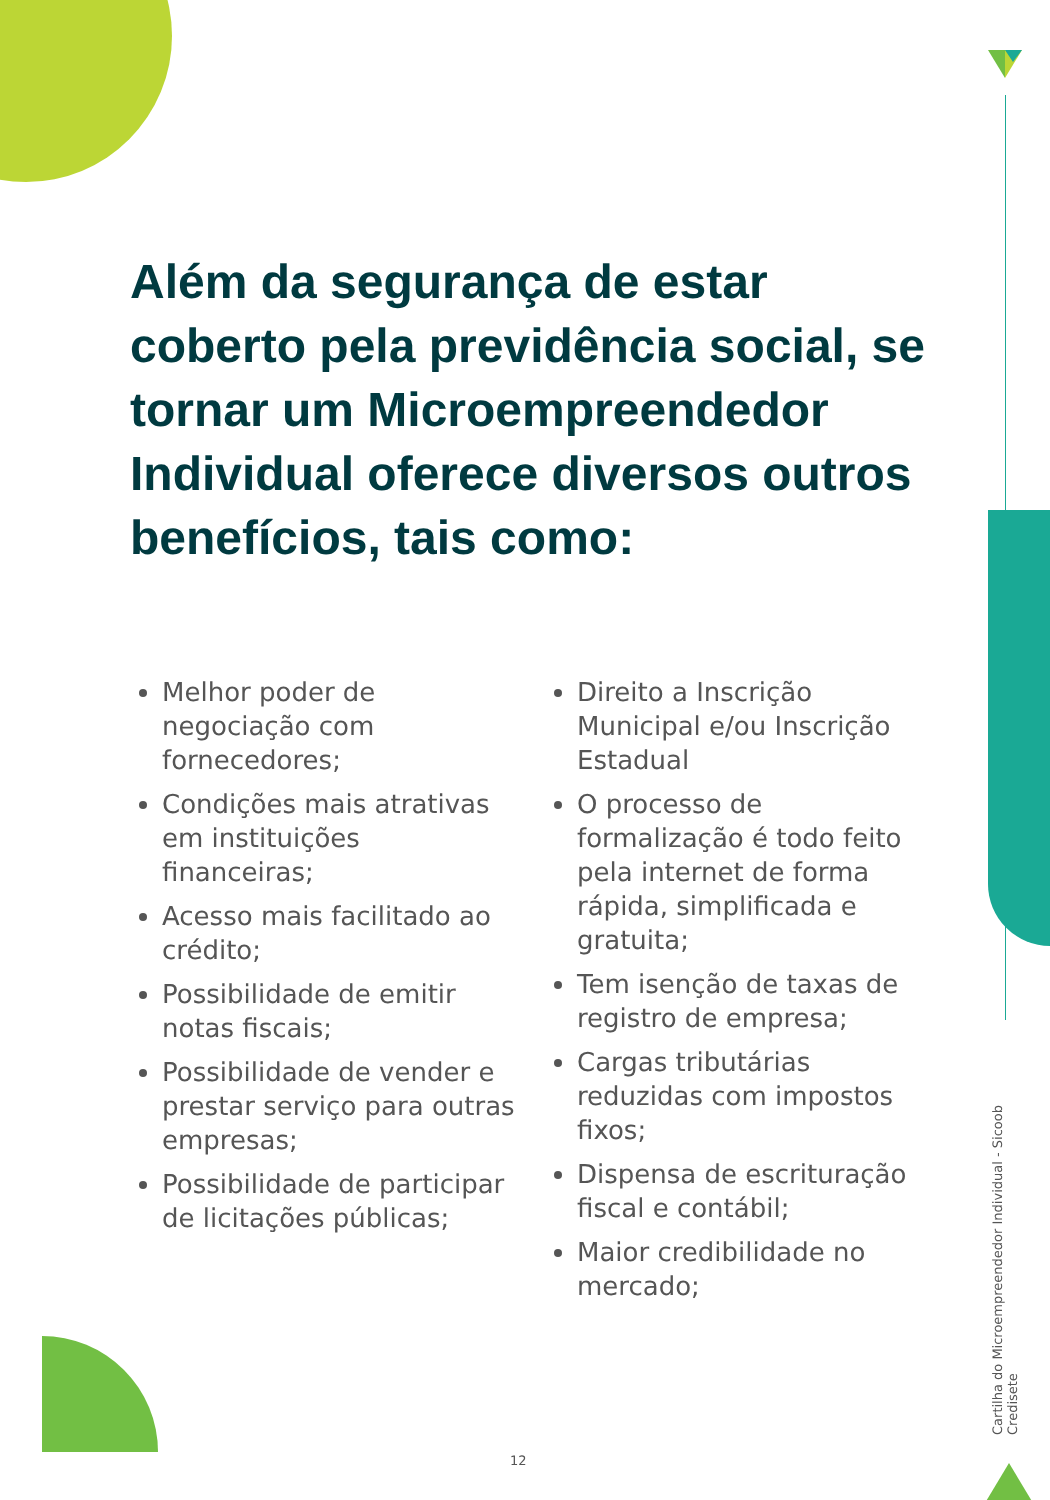Além da segurança de estar coberto pela previdência social, se tornar um Microempreendedor Individual oferece diversos outros benefícios, tais como:
Melhor poder de negociação com fornecedores;
Condições mais atrativas em instituições financeiras;
Acesso mais facilitado ao crédito;
Possibilidade de emitir notas fiscais;
Possibilidade de vender e prestar serviço para outras empresas;
Possibilidade de participar de licitações públicas;
Direito a Inscrição Municipal e/ou Inscrição Estadual
O processo de formalização é todo feito pela internet de forma rápida, simplificada e gratuita;
Tem isenção de taxas de registro de empresa;
Cargas tributárias reduzidas com impostos fixos;
Dispensa de escrituração fiscal e contábil;
Maior credibilidade no mercado;
Cartilha do Microempreendedor Individual - Sicoob Credisete
12